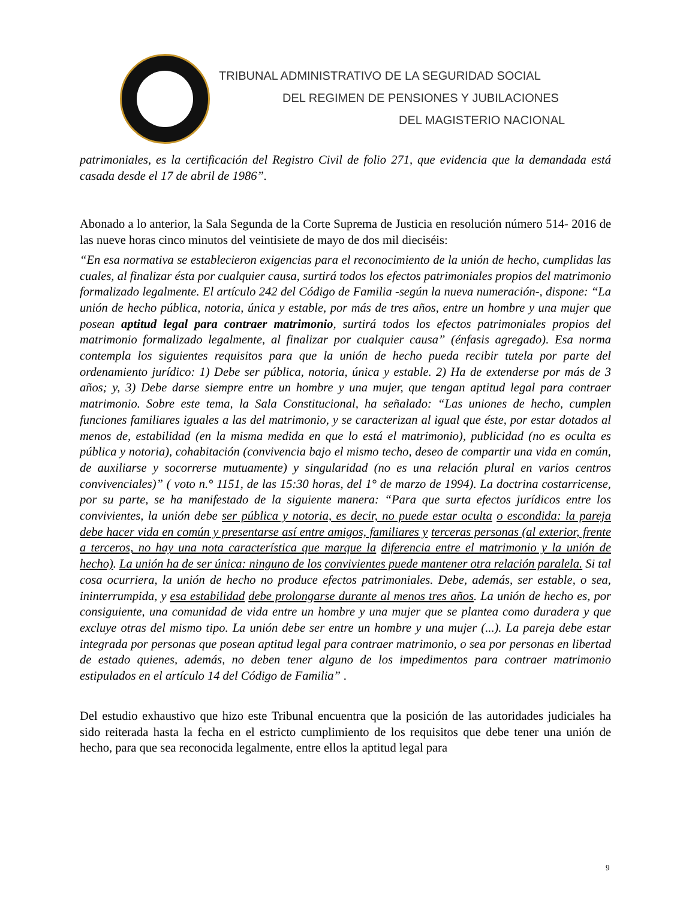TRIBUNAL ADMINISTRATIVO DE LA SEGURIDAD SOCIAL
DEL REGIMEN DE PENSIONES Y JUBILACIONES
DEL MAGISTERIO NACIONAL
patrimoniales, es la certificación del Registro Civil de folio 271, que evidencia que la demandada está casada desde el 17 de abril de 1986”.
Abonado a lo anterior, la Sala Segunda de la Corte Suprema de Justicia en resolución número 514- 2016 de las nueve horas cinco minutos del veintisiete de mayo de dos mil dieciséis:
“En esa normativa se establecieron exigencias para el reconocimiento de la unión de hecho, cumplidas las cuales, al finalizar ésta por cualquier causa, surtirá todos los efectos patrimoniales propios del matrimonio formalizado legalmente. El artículo 242 del Código de Familia -según la nueva numeración-, dispone: “La unión de hecho pública, notoria, única y estable, por más de tres años, entre un hombre y una mujer que posean aptitud legal para contraer matrimonio, surtirá todos los efectos patrimoniales propios del matrimonio formalizado legalmente, al finalizar por cualquier causa” (énfasis agregado). Esa norma contempla los siguientes requisitos para que la unión de hecho pueda recibir tutela por parte del ordenamiento jurídico: 1) Debe ser pública, notoria, única y estable. 2) Ha de extenderse por más de 3 años; y, 3) Debe darse siempre entre un hombre y una mujer, que tengan aptitud legal para contraer matrimonio. Sobre este tema, la Sala Constitucional, ha señalado: “Las uniones de hecho, cumplen funciones familiares iguales a las del matrimonio, y se caracterizan al igual que éste, por estar dotados al menos de, estabilidad (en la misma medida en que lo está el matrimonio), publicidad (no es oculta es pública y notoria), cohabitación (convivencia bajo el mismo techo, deseo de compartir una vida en común, de auxiliarse y socorrerse mutuamente) y singularidad (no es una relación plural en varios centros convivenciales)” ( voto n.° 1151, de las 15:30 horas, del 1° de marzo de 1994). La doctrina costarricense, por su parte, se ha manifestado de la siguiente manera: “Para que surta efectos jurídicos entre los convivientes, la unión debe ser pública y notoria, es decir, no puede estar oculta o escondida: la pareja debe hacer vida en común y presentarse así entre amigos, familiares y terceras personas (al exterior, frente a terceros, no hay una nota característica que marque la diferencia entre el matrimonio y la unión de hecho). La unión ha de ser única: ninguno de los convivientes puede mantener otra relación paralela. Si tal cosa ocurriera, la unión de hecho no produce efectos patrimoniales. Debe, además, ser estable, o sea, ininterrumpida, y esa estabilidad debe prolongarse durante al menos tres años. La unión de hecho es, por consiguiente, una comunidad de vida entre un hombre y una mujer que se plantea como duradera y que excluye otras del mismo tipo. La unión debe ser entre un hombre y una mujer (...). La pareja debe estar integrada por personas que posean aptitud legal para contraer matrimonio, o sea por personas en libertad de estado quienes, además, no deben tener alguno de los impedimentos para contraer matrimonio estipulados en el artículo 14 del Código de Familia” .
Del estudio exhaustivo que hizo este Tribunal encuentra que la posición de las autoridades judiciales ha sido reiterada hasta la fecha en el estricto cumplimiento de los requisitos que debe tener una unión de hecho, para que sea reconocida legalmente, entre ellos la aptitud legal para
9